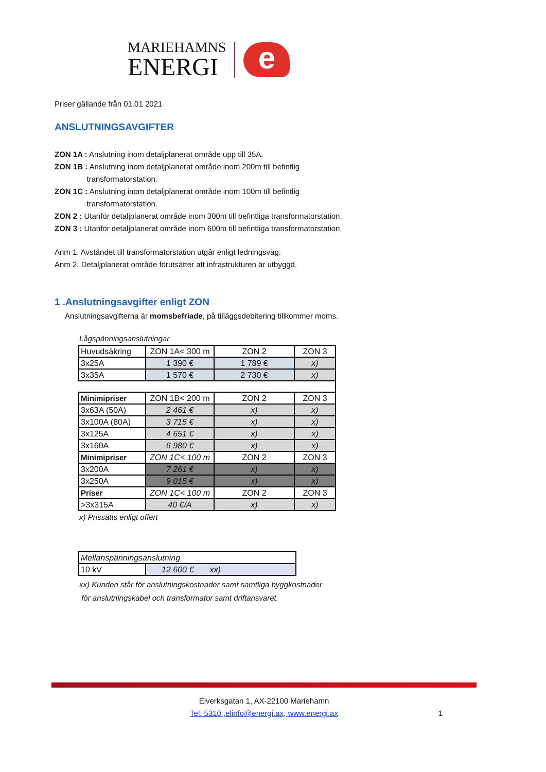MARIEHAMNS
ENERGI
e
Priser gällande från 01.01 2021
ANSLUTNINGSAVGIFTER
ZON 1A : Anslutning inom detaljplanerat område upp till 35A.
ZON 1B : Anslutning inom detaljplanerat område inom 200m till befintlig
transformatorstation.
ZON 1C : Anslutning inom detaljplanerat område inom 100m till befintlig
transformatorstation.
ZON 2 : Utanför detaljplanerat område inom 300m till befintliga transformatorstation.
ZON 3 : Utanför detaljplanerat område inom 600m till befintliga transformatorstation.
Anm 1. Avståndet till transformatorstation utgår enligt ledningsväg.
Anm 2. Detaljplanerat område förutsätter att infrastrukturen är utbyggd.
1 .Anslutningsavgifter enligt ZON
Anslutningsavgifterna är momsbefriade, på tilläggsdebitering tillkommer moms.
Lågspänningsanslutningar
| Huvudsäkring | ZON 1A< 300 m | ZON 2 | ZON 3 |
| 3x25A | 1 390 € | 1 789 € | x) |
| 3x35A | 1 570 € | 2 730 € | x) |
| Minimipriser | ZON 1B< 200 m | ZON 2 | ZON 3 |
| 3x63A (50A) | 2 461 € | x) | x) |
| 3x100A (80A) | 3 715 € | x) | x) |
| 3x125A | 4 651 € | x) | x) |
| 3x160A | 6 980 € | x) | x) |
| Minimipriser | ZON 1C< 100 m | ZON 2 | ZON 3 |
| 3x200A | 7 261 € | x) | x) |
| 3x250A | 9 015 € | x) | x) |
| Priser | ZON 1C< 100 m | ZON 2 | ZON 3 |
| >3x315A | 40 €/A | x) | x) |
x) Prissätts enligt offert
| Mellanspänningsanslutning | |
| 10 kV | 12 600 € xx) |
xx) Kunden står för anslutningskostnader samt samtliga byggkostnader
för anslutningskabel och transformator samt driftansvaret.
Elverksgatan 1, AX-22100 Mariehamn
Tel. 5310 ,elinfo@energi.ax, www.energi.ax 1